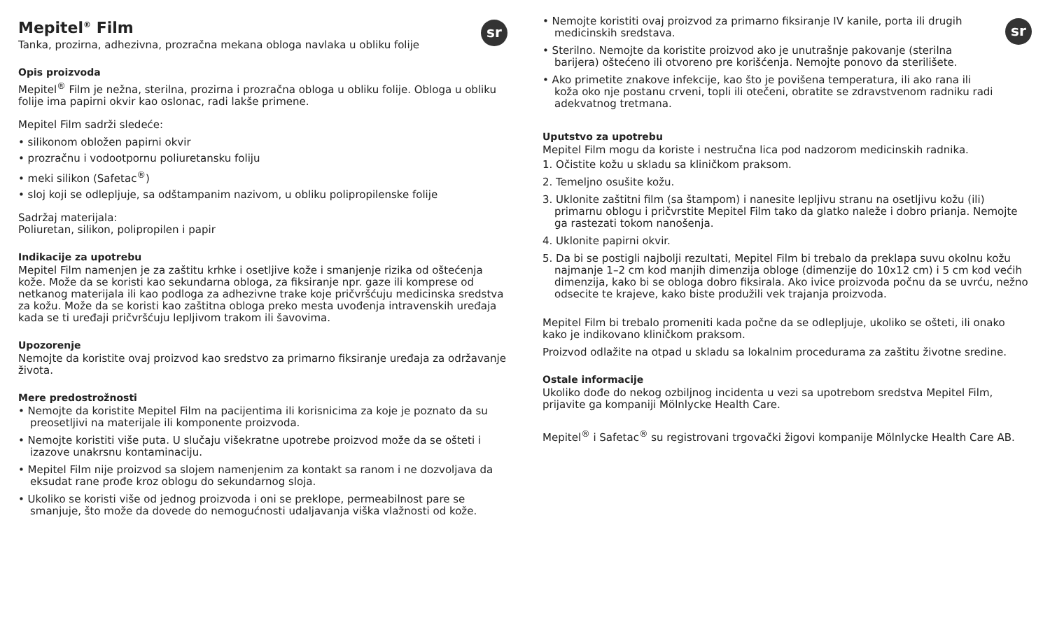sr
Mepitel<sup>®</sup> Film
Tanka, prozirna, adhezivna, prozračna mekana obloga navlaka u obliku folije
Opis proizvoda
Mepitel<sup>®</sup> Film je nežna, sterilna, prozirna i prozračna obloga u obliku folije. Obloga u obliku folije ima papirni okvir kao oslonac, radi lakše primene.
Mepitel Film sadrži sledeće:
• silikonom obložen papirni okvir
• prozračnu i vodootpornu poliuretansku foliju
• meki silikon (Safetac<sup>®</sup>)
• sloj koji se odlepljuje, sa odštampanim nazivom, u obliku polipropilenske folije
Sadržaj materijala:
Poliuretan, silikon, polipropilen i papir
Indikacije za upotrebu
Mepitel Film namenjen je za zaštitu krhke i osetljive kože i smanjenje rizika od oštećenja kože. Može da se koristi kao sekundarna obloga, za fiksiranje npr. gaze ili komprese od netkanog materijala ili kao podloga za adhezivne trake koje pričvršćuju medicinska sredstva za kožu. Može da se koristi kao zaštitna obloga preko mesta uvođenja intravenskih uređaja kada se ti uređaji pričvršćuju lepljivom trakom ili šavovima.
Upozorenje
Nemojte da koristite ovaj proizvod kao sredstvo za primarno fiksiranje uređaja za održavanje života.
Mere predostrožnosti
• Nemojte da koristite Mepitel Film na pacijentima ili korisnicima za koje je poznato da su preosetljivi na materijale ili komponente proizvoda.
• Nemojte koristiti više puta. U slučaju višekratne upotrebe proizvod može da se ošteti i izazove unakrsnu kontaminaciju.
• Mepitel Film nije proizvod sa slojem namenjenim za kontakt sa ranom i ne dozvoljava da eksudat rane prođe kroz oblogu do sekundarnog sloja.
• Ukoliko se koristi više od jednog proizvoda i oni se preklope, permeabilnost pare se smanjuje, što može da dovede do nemogućnosti udaljavanja viška vlažnosti od kože.
sr
• Nemojte koristiti ovaj proizvod za primarno fiksiranje IV kanile, porta ili drugih medicinskih sredstava.
• Sterilno. Nemojte da koristite proizvod ako je unutrašnje pakovanje (sterilna barijera) oštećeno ili otvoreno pre korišćenja. Nemojte ponovo da sterilišete.
• Ako primetite znakove infekcije, kao što je povišena temperatura, ili ako rana ili koža oko nje postanu crveni, topli ili otečeni, obratite se zdravstvenom radniku radi adekvatnog tretmana.
Uputstvo za upotrebu
Mepitel Film mogu da koriste i nestručna lica pod nadzorom medicinskih radnika.
1. Očistite kožu u skladu sa kliničkom praksom.
2. Temeljno osušite kožu.
3. Uklonite zaštitni film (sa štampom) i nanesite lepljivu stranu na osetljivu kožu (ili) primarnu oblogu i pričvrstite Mepitel Film tako da glatko naleže i dobro prianja. Nemojte ga rastezati tokom nanošenja.
4. Uklonite papirni okvir.
5. Da bi se postigli najbolji rezultati, Mepitel Film bi trebalo da preklapa suvu okolnu kožu najmanje 1–2 cm kod manjih dimenzija obloge (dimenzije do 10x12 cm) i 5 cm kod većih dimenzija, kako bi se obloga dobro fiksirala. Ako ivice proizvoda počnu da se uvrću, nežno odsecite te krajeve, kako biste produžili vek trajanja proizvoda.
Mepitel Film bi trebalo promeniti kada počne da se odlepljuje, ukoliko se ošteti, ili onako kako je indikovano kliničkom praksom.
Proizvod odlažite na otpad u skladu sa lokalnim procedurama za zaštitu životne sredine.
Ostale informacije
Ukoliko dođe do nekog ozbiljnog incidenta u vezi sa upotrebom sredstva Mepitel Film, prijavite ga kompaniji Mölnlycke Health Care.
Mepitel<sup>®</sup> i Safetac<sup>®</sup> su registrovani trgovački žigovi kompanije Mölnlycke Health Care AB.